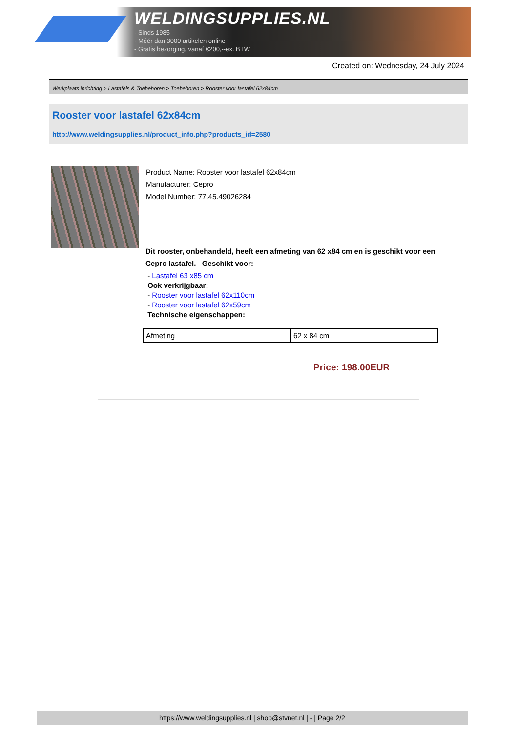WELDINGSUPPLIES.NL
- Sinds 1985
- Méér dan 3000 artikelen online
- Gratis bezorging, vanaf €200,--ex. BTW
Created on: Wednesday, 24 July 2024
Werkplaats inrichting > Lastafels & Toebehoren > Toebehoren > Rooster voor lastafel 62x84cm
Rooster voor lastafel 62x84cm
http://www.weldingsupplies.nl/product_info.php?products_id=2580
Product Name: Rooster voor lastafel 62x84cm
Manufacturer: Cepro
Model Number: 77.45.49026284
Dit rooster, onbehandeld, heeft een afmeting van 62 x84 cm en is geschikt voor een
Cepro lastafel. Geschikt voor:
- Lastafel 63 x85 cm
Ook verkrijgbaar:
- Rooster voor lastafel 62x110cm
- Rooster voor lastafel 62x59cm
Technische eigenschappen:
| Afmeting | 62 x 84 cm |
Price: 198.00EUR
https://www.weldingsupplies.nl | shop@stvnet.nl | - | Page 2/2